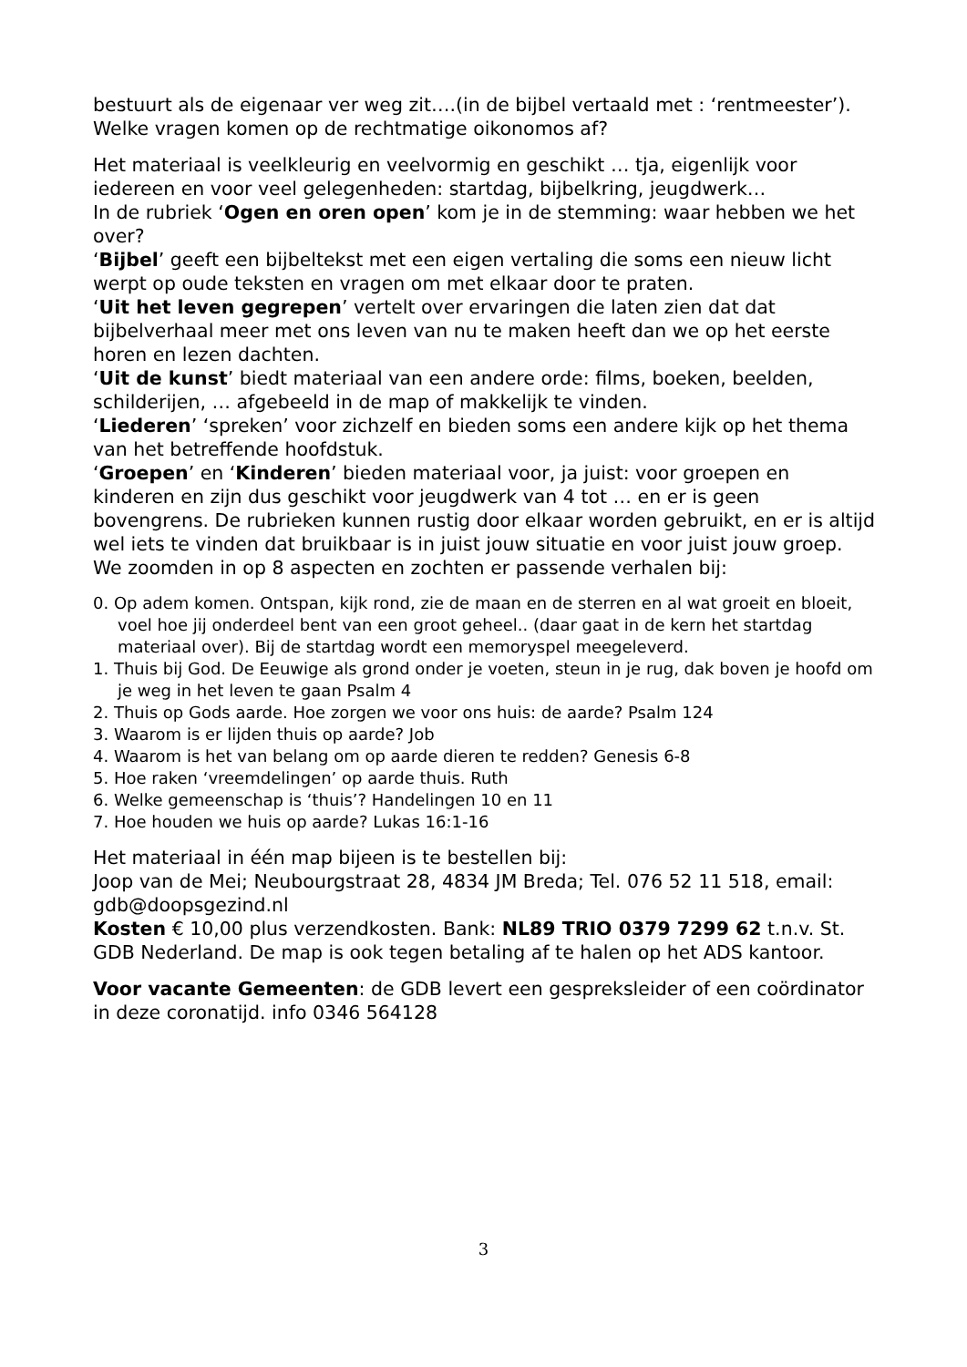bestuurt als de eigenaar ver weg zit….(in de bijbel vertaald met : ‘rentmeester’). Welke vragen komen op de rechtmatige oikonomos af?
Het materiaal is veelkleurig en veelvormig en geschikt … tja, eigenlijk voor iedereen en voor veel gelegenheden: startdag, bijbelkring, jeugdwerk…
In de rubriek ‘Ogen en oren open’ kom je in de stemming: waar hebben we het over?
‘Bijbel’ geeft een bijbeltekst met een eigen vertaling die soms een nieuw licht werpt op oude teksten en vragen om met elkaar door te praten.
‘Uit het leven gegrepen’ vertelt over ervaringen die laten zien dat dat bijbelverhaal meer met ons leven van nu te maken heeft dan we op het eerste horen en lezen dachten.
‘Uit de kunst’ biedt materiaal van een andere orde: films, boeken, beelden, schilderijen, … afgebeeld in de map of makkelijk te vinden.
‘Liederen’ ‘spreken’ voor zichzelf en bieden soms een andere kijk op het thema van het betreffende hoofdstuk.
‘Groepen’ en ‘Kinderen’ bieden materiaal voor, ja juist: voor groepen en kinderen en zijn dus geschikt voor jeugdwerk van 4 tot … en er is geen bovengrens. De rubrieken kunnen rustig door elkaar worden gebruikt, en er is altijd wel iets te vinden dat bruikbaar is in juist jouw situatie en voor juist jouw groep.
We zoomden in op 8 aspecten en zochten er passende verhalen bij:
0. Op adem komen. Ontspan, kijk rond, zie de maan en de sterren en al wat groeit en bloeit, voel hoe jij onderdeel bent van een groot geheel.. (daar gaat in de kern het startdag materiaal over). Bij de startdag wordt een memoryspel meegeleverd.
1. Thuis bij God. De Eeuwige als grond onder je voeten, steun in je rug, dak boven je hoofd om je weg in het leven te gaan Psalm 4
2. Thuis op Gods aarde. Hoe zorgen we voor ons huis: de aarde? Psalm 124
3. Waarom is er lijden thuis op aarde? Job
4. Waarom is het van belang om op aarde dieren te redden? Genesis 6-8
5. Hoe raken ‘vreemdelingen’ op aarde thuis. Ruth
6. Welke gemeenschap is ‘thuis’? Handelingen 10 en 11
7. Hoe houden we huis op aarde? Lukas 16:1-16
Het materiaal in één map bijeen is te bestellen bij:
Joop van de Mei; Neubourgstraat 28, 4834 JM Breda; Tel. 076 52 11 518, email: gdb@doopsgezind.nl
Kosten € 10,00 plus verzendkosten. Bank: NL89 TRIO 0379 7299 62 t.n.v. St. GDB Nederland. De map is ook tegen betaling af te halen op het ADS kantoor.
Voor vacante Gemeenten: de GDB levert een gespreksleider of een coördinator in deze coronatijd. info 0346 564128
3